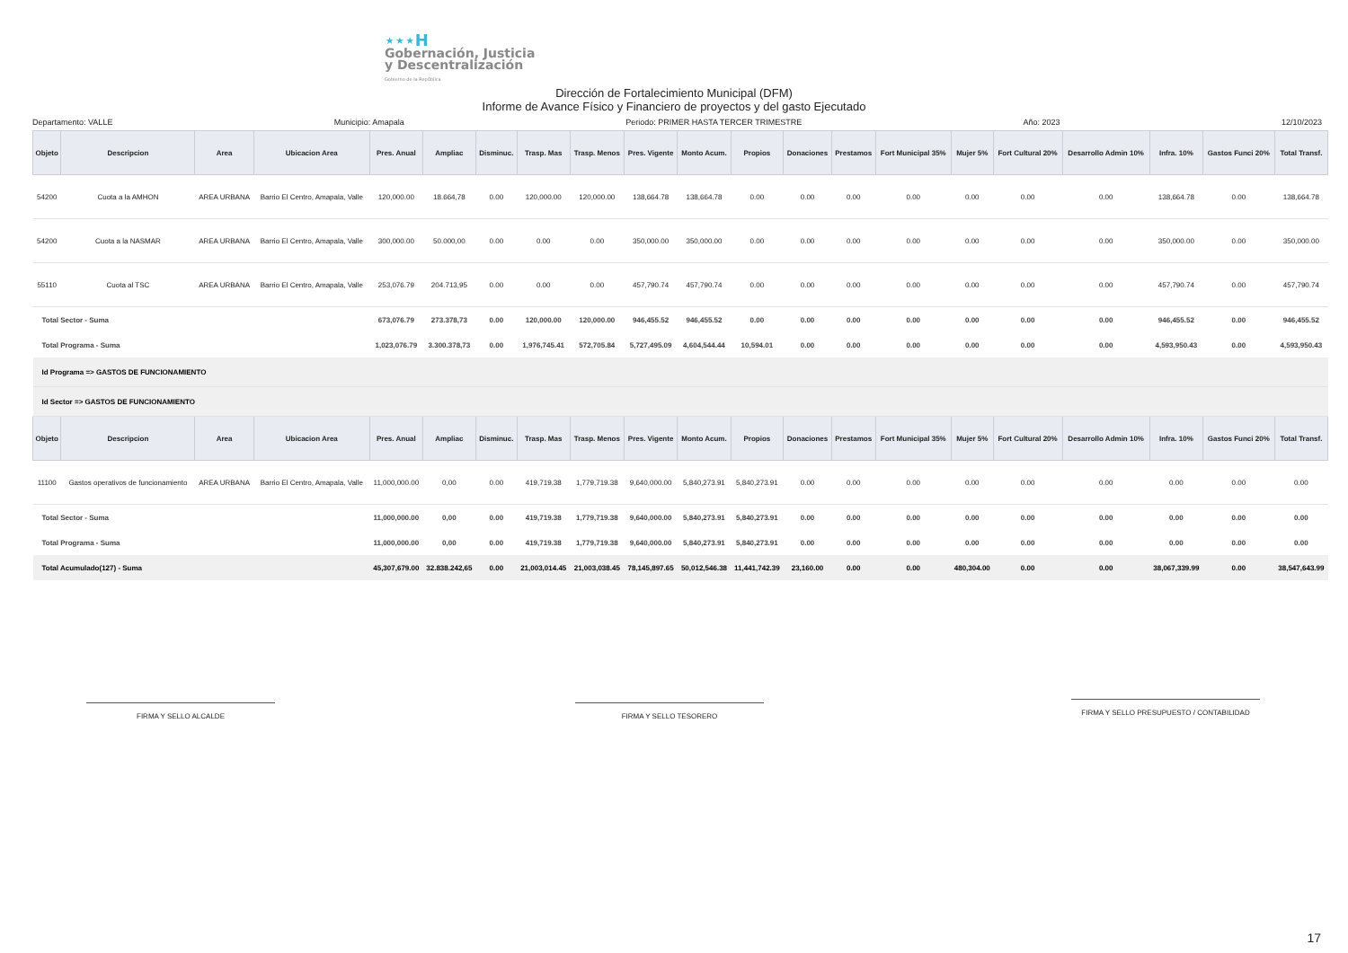⋆⋆⋆H
Gobernación, Justicia
y Descentralización
Gobierno de la República
Dirección de Fortalecimiento Municipal (DFM)
Informe de Avance Físico y Financiero de proyectos y del gasto Ejecutado
Departamento: VALLE Municipio: Amapala Periodo: PRIMER HASTA TERCER TRIMESTRE Año: 2023 12/10/2023
| Objeto | Descripcion | Area | Ubicacion Area | Pres. Anual | Ampliac | Disminuc. | Trasp. Mas | Trasp. Menos | Pres. Vigente | Monto Acum. | Propios | Donaciones | Prestamos | Fort Municipal 35% | Mujer 5% | Fort Cultural 20% | Desarrollo Admin 10% | Infra. 10% | Gastos Funci 20% | Total Transf. |
| --- | --- | --- | --- | --- | --- | --- | --- | --- | --- | --- | --- | --- | --- | --- | --- | --- | --- | --- | --- | --- |
| 54200 | Cuota a la AMHON | AREA URBANA | Barrio El Centro, Amapala, Valle | 120,000.00 | 18.664,78 | 0.00 | 120,000.00 | 120,000.00 | 138,664.78 | 138,664.78 | 0.00 | 0.00 | 0.00 | 0.00 | 0.00 | 0.00 | 0.00 | 138,664.78 | 0.00 | 138,664.78 |
| 54200 | Cuota a la NASMAR | AREA URBANA | Barrio El Centro, Amapala, Valle | 300,000.00 | 50.000,00 | 0.00 | 0.00 | 0.00 | 350,000.00 | 350,000.00 | 0.00 | 0.00 | 0.00 | 0.00 | 0.00 | 0.00 | 0.00 | 350,000.00 | 0.00 | 350,000.00 |
| 55110 | Cuota al TSC | AREA URBANA | Barrio El Centro, Amapala, Valle | 253,076.79 | 204.713,95 | 0.00 | 0.00 | 0.00 | 457,790.74 | 457,790.74 | 0.00 | 0.00 | 0.00 | 0.00 | 0.00 | 0.00 | 0.00 | 457,790.74 | 0.00 | 457,790.74 |
| Total Sector - Suma | | | | 673,076.79 | 273.378,73 | 0.00 | 120,000.00 | 120,000.00 | 946,455.52 | 946,455.52 | 0.00 | 0.00 | 0.00 | 0.00 | 0.00 | 0.00 | 0.00 | 946,455.52 | 0.00 | 946,455.52 |
| Total Programa - Suma | | | | 1,023,076.79 | 3.300.378,73 | 0.00 | 1,976,745.41 | 572,705.84 | 5,727,495.09 | 4,604,544.44 | 10,594.01 | 0.00 | 0.00 | 0.00 | 0.00 | 0.00 | 0.00 | 4,593,950.43 | 0.00 | 4,593,950.43 |
| Id Programa => GASTOS DE FUNCIONAMIENTO | | | | | | | | | | | | | | | | | | | | |
| Id Sector => GASTOS DE FUNCIONAMIENTO | | | | | | | | | | | | | | | | | | | | |
| Objeto | Descripcion | Area | Ubicacion Area | Pres. Anual | Ampliac | Disminuc. | Trasp. Mas | Trasp. Menos | Pres. Vigente | Monto Acum. | Propios | Donaciones | Prestamos | Fort Municipal 35% | Mujer 5% | Fort Cultural 20% | Desarrollo Admin 10% | Infra. 10% | Gastos Funci 20% | Total Transf. |
| 11100 | Gastos operativos de funcionamiento | AREA URBANA | Barrio El Centro, Amapala, Valle | 11,000,000.00 | 0,00 | 0.00 | 419,719.38 | 1,779,719.38 | 9,640,000.00 | 5,840,273.91 | 5,840,273.91 | 0.00 | 0.00 | 0.00 | 0.00 | 0.00 | 0.00 | 0.00 | 0.00 | 0.00 |
| Total Sector - Suma | | | | 11,000,000.00 | 0,00 | 0.00 | 419,719.38 | 1,779,719.38 | 9,640,000.00 | 5,840,273.91 | 5,840,273.91 | 0.00 | 0.00 | 0.00 | 0.00 | 0.00 | 0.00 | 0.00 | 0.00 | 0.00 |
| Total Programa - Suma | | | | 11,000,000.00 | 0,00 | 0.00 | 419,719.38 | 1,779,719.38 | 9,640,000.00 | 5,840,273.91 | 5,840,273.91 | 0.00 | 0.00 | 0.00 | 0.00 | 0.00 | 0.00 | 0.00 | 0.00 | 0.00 |
| Total Acumulado(127) - Suma | | | | 45,307,679.00 | 32.838.242,65 | 0.00 | 21,003,014.45 | 21,003,038.45 | 78,145,897.65 | 50,012,546.38 | 11,441,742.39 | 23,160.00 | 0.00 | 0.00 | 480,304.00 | 0.00 | 0.00 | 38,067,339.99 | 0.00 | 38,547,643.99 |
FIRMA Y SELLO ALCALDE FIRMA Y SELLO TESORERO FIRMA Y SELLO PRESUPUESTO / CONTABILIDAD
17